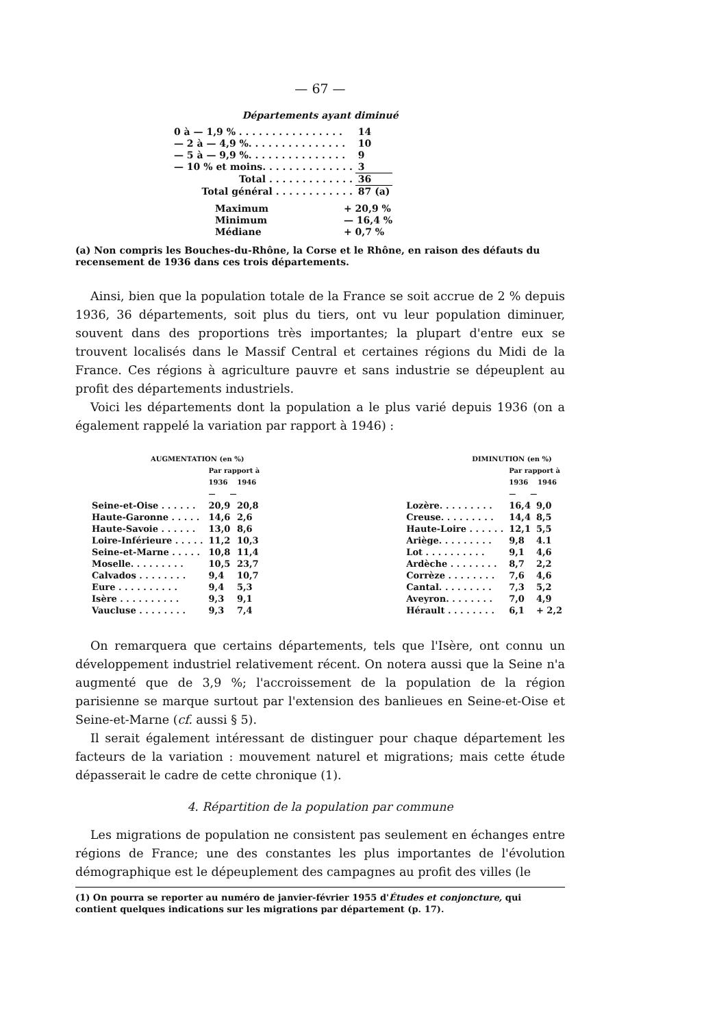— 67 —
Départements ayant diminué
| 0 à — 1,9 % . . . . . . . . . . . . . . . . | 14 |
| — 2 à — 4,9 %. . . . . . . . . . . . . . . | 10 |
| — 5 à — 9,9 %. . . . . . . . . . . . . . . | 9 |
| — 10 % et moins. . . . . . . . . . . . . . | 3 |
| Total . . . . . . . . . . . . . | 36 |
| Total général . . . . . . . . . . . . | 87 (a) |
| Maximum | + 20,9 % |
| Minimum | — 16,4 % |
| Médiane | + 0,7 % |
(a) Non compris les Bouches-du-Rhône, la Corse et le Rhône, en raison des défauts du recensement de 1936 dans ces trois départements.
Ainsi, bien que la population totale de la France se soit accrue de 2 % depuis 1936, 36 départements, soit plus du tiers, ont vu leur population diminuer, souvent dans des proportions très importantes; la plupart d'entre eux se trouvent localisés dans le Massif Central et certaines régions du Midi de la France. Ces régions à agriculture pauvre et sans industrie se dépeuplent au profit des départements industriels.
Voici les départements dont la population a le plus varié depuis 1936 (on a également rappelé la variation par rapport à 1946) :
| AUGMENTATION (en %) | | |
| | Par rapport à 1936 1946 — — | |
| Seine-et-Oise . . . . . . | 20,9 | 20,8 |
| Haute-Garonne . . . . . | 14,6 | 2,6 |
| Haute-Savoie . . . . . . | 13,0 | 8,6 |
| Loire-Inférieure . . . . . | 11,2 | 10,3 |
| Seine-et-Marne . . . . . | 10,8 | 11,4 |
| Moselle. . . . . . . . . | 10,5 | 23,7 |
| Calvados . . . . . . . . | 9,4 | 10,7 |
| Eure . . . . . . . . . . | 9,4 | 5,3 |
| Isère . . . . . . . . . . | 9,3 | 9,1 |
| Vaucluse . . . . . . . . | 9,3 | 7,4 |
| DIMINUTION (en %) | | |
| | Par rapport à 1936 1946 — — | |
| Lozère. . . . . . . . . | 16,4 | 9,0 |
| Creuse. . . . . . . . . | 14,4 | 8,5 |
| Haute-Loire . . . . . . | 12,1 | 5,5 |
| Ariège. . . . . . . . . | 9,8 | 4.1 |
| Lot . . . . . . . . . . | 9,1 | 4,6 |
| Ardèche . . . . . . . . | 8,7 | 2,2 |
| Corrèze . . . . . . . . | 7,6 | 4,6 |
| Cantal. . . . . . . . . | 7,3 | 5,2 |
| Aveyron. . . . . . . . | 7,0 | 4,9 |
| Hérault . . . . . . . . | 6,1 | + 2,2 |
On remarquera que certains départements, tels que l'Isère, ont connu un développement industriel relativement récent. On notera aussi que la Seine n'a augmenté que de 3,9 %; l'accroissement de la population de la région parisienne se marque surtout par l'extension des banlieues en Seine-et-Oise et Seine-et-Marne (cf. aussi § 5).
Il serait également intéressant de distinguer pour chaque département les facteurs de la variation : mouvement naturel et migrations; mais cette étude dépasserait le cadre de cette chronique (1).
4. Répartition de la population par commune
Les migrations de population ne consistent pas seulement en échanges entre régions de France; une des constantes les plus importantes de l'évolution démographique est le dépeuplement des campagnes au profit des villes (le
(1) On pourra se reporter au numéro de janvier-février 1955 d'Études et conjoncture, qui contient quelques indications sur les migrations par département (p. 17).